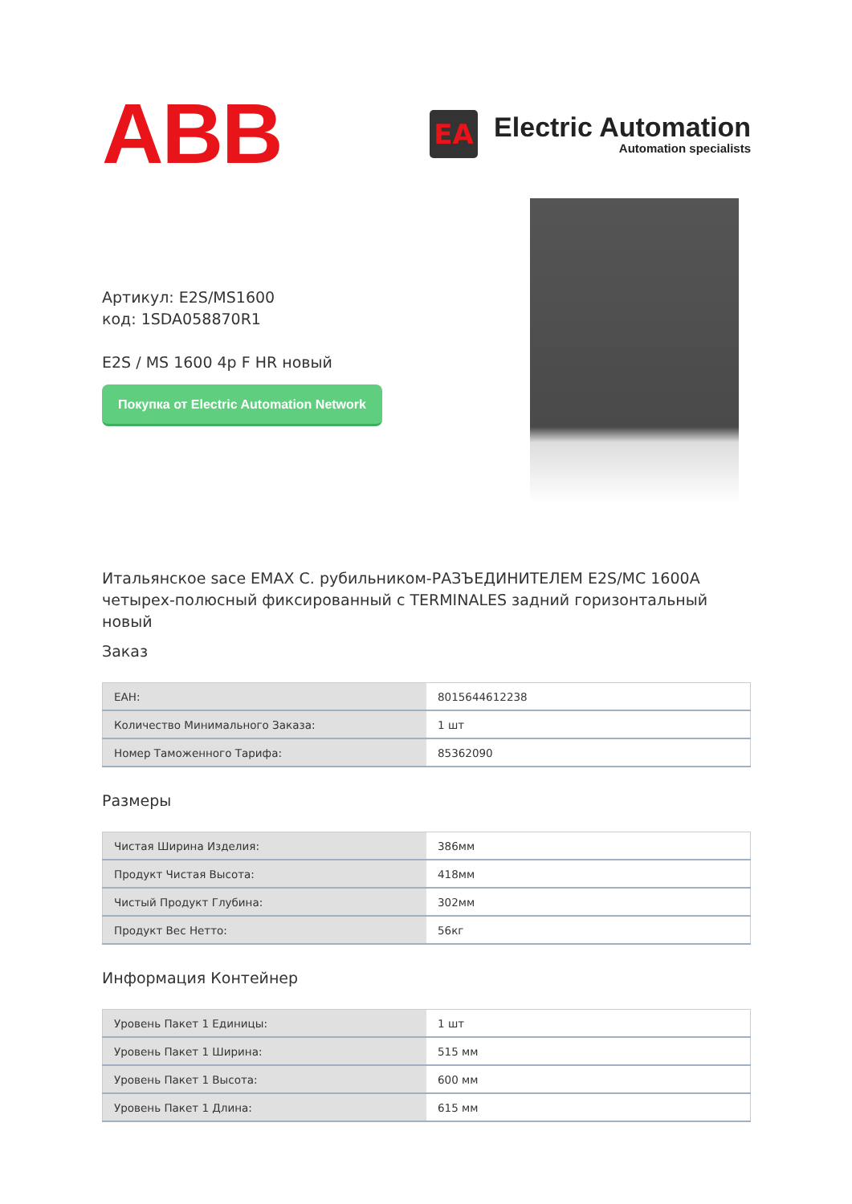ABB
EA
Electric Automation
Automation specialists
Артикул: E2S/MS1600
код: 1SDA058870R1
E2S / MS 1600 4p F HR новый
Покупка от Electric Automation Network
Итальянское sace EMAX С. рубильником-РАЗЪЕДИНИТЕЛЕМ E2S/MC 1600A четырех-полюсный фиксированный с TERMINALES задний горизонтальный новый
Заказ
| EAH: | 8015644612238 |
| Количество Минимального Заказа: | 1 шт |
| Номер Таможенного Тарифа: | 85362090 |
Размеры
| Чистая Ширина Изделия: | 386мм |
| Продукт Чистая Высота: | 418мм |
| Чистый Продукт Глубина: | 302мм |
| Продукт Вес Нетто: | 56кг |
Информация Контейнер
| Уровень Пакет 1 Единицы: | 1 шт |
| Уровень Пакет 1 Ширина: | 515 мм |
| Уровень Пакет 1 Высота: | 600 мм |
| Уровень Пакет 1 Длина: | 615 мм |